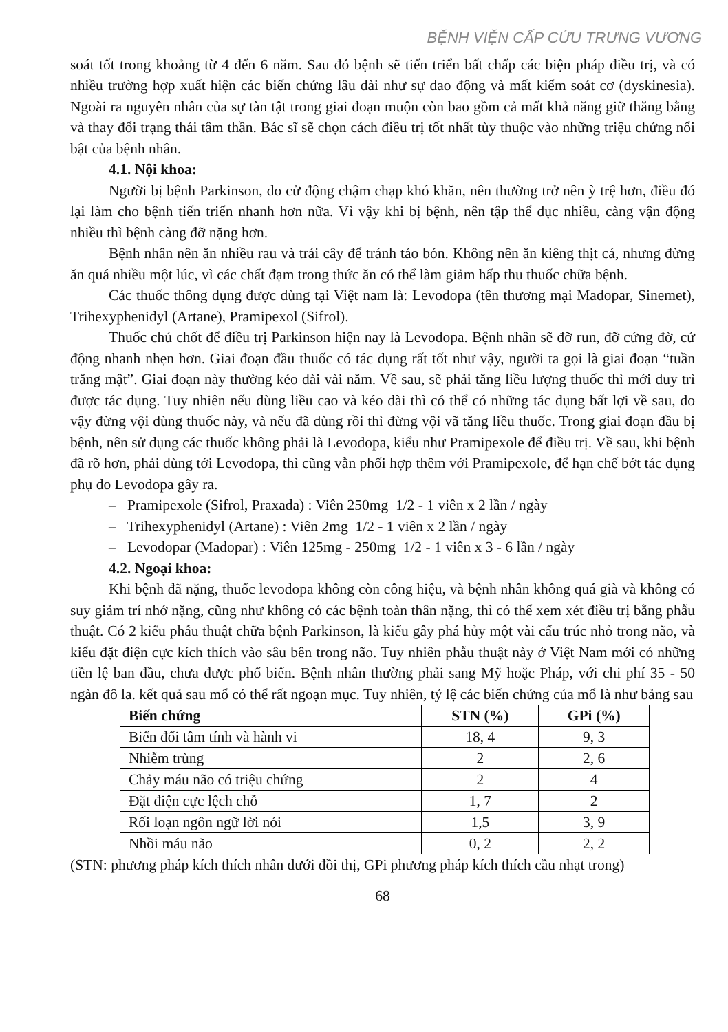BỆNH VIỆN CẤP CỨU TRƯNG VƯƠNG
soát tốt trong khoảng từ 4 đến 6 năm. Sau đó bệnh sẽ tiến triển bất chấp các biện pháp điều trị, và có nhiều trường hợp xuất hiện các biến chứng lâu dài như sự dao động và mất kiểm soát cơ (dyskinesia). Ngoài ra nguyên nhân của sự tàn tật trong giai đoạn muộn còn bao gồm cả mất khả năng giữ thăng bằng và thay đổi trạng thái tâm thần. Bác sĩ sẽ chọn cách điều trị tốt nhất tùy thuộc vào những triệu chứng nổi bật của bệnh nhân.
4.1. Nội khoa:
Người bị bệnh Parkinson, do cử động chậm chạp khó khăn, nên thường trở nên ỳ trệ hơn, điều đó lại làm cho bệnh tiến triển nhanh hơn nữa. Vì vậy khi bị bệnh, nên tập thể dục nhiều, càng vận động nhiều thì bệnh càng đỡ nặng hơn.
Bệnh nhân nên ăn nhiều rau và trái cây để tránh táo bón. Không nên ăn kiêng thịt cá, nhưng đừng ăn quá nhiều một lúc, vì các chất đạm trong thức ăn có thể làm giảm hấp thu thuốc chữa bệnh.
Các thuốc thông dụng được dùng tại Việt nam là: Levodopa (tên thương mại Madopar, Sinemet), Trihexyphenidyl (Artane), Pramipexol (Sifrol).
Thuốc chủ chốt để điều trị Parkinson hiện nay là Levodopa. Bệnh nhân sẽ đỡ run, đỡ cứng đờ, cử động nhanh nhẹn hơn. Giai đoạn đầu thuốc có tác dụng rất tốt như vậy, người ta gọi là giai đoạn “tuần trăng mật”. Giai đoạn này thường kéo dài vài năm. Về sau, sẽ phải tăng liều lượng thuốc thì mới duy trì được tác dụng. Tuy nhiên nếu dùng liều cao và kéo dài thì có thể có những tác dụng bất lợi về sau, do vậy đừng vội dùng thuốc này, và nếu đã dùng rồi thì đừng vội vã tăng liều thuốc. Trong giai đoạn đầu bị bệnh, nên sử dụng các thuốc không phải là Levodopa, kiểu như Pramipexole để điều trị. Về sau, khi bệnh đã rõ hơn, phải dùng tới Levodopa, thì cũng vẫn phối hợp thêm với Pramipexole, để hạn chế bớt tác dụng phụ do Levodopa gây ra.
– Pramipexole (Sifrol, Praxada) : Viên 250mg 1/2 - 1 viên x 2 lần / ngày
– Trihexyphenidyl (Artane) : Viên 2mg 1/2 - 1 viên x 2 lần / ngày
– Levodopar (Madopar) : Viên 125mg - 250mg 1/2 - 1 viên x 3 - 6 lần / ngày
4.2. Ngoại khoa:
Khi bệnh đã nặng, thuốc levodopa không còn công hiệu, và bệnh nhân không quá già và không có suy giảm trí nhớ nặng, cũng như không có các bệnh toàn thân nặng, thì có thể xem xét điều trị bằng phẫu thuật. Có 2 kiểu phẫu thuật chữa bệnh Parkinson, là kiểu gây phá hủy một vài cấu trúc nhỏ trong não, và kiểu đặt điện cực kích thích vào sâu bên trong não. Tuy nhiên phẫu thuật này ở Việt Nam mới có những tiền lệ ban đầu, chưa được phổ biến. Bệnh nhân thường phải sang Mỹ hoặc Pháp, với chi phí 35 - 50 ngàn đô la. kết quả sau mổ có thể rất ngoạn mục. Tuy nhiên, tỷ lệ các biến chứng của mổ là như bảng sau
| Biến chứng | STN (%) | GPi (%) |
| --- | --- | --- |
| Biến đổi tâm tính và hành vi | 18, 4 | 9, 3 |
| Nhiễm trùng | 2 | 2, 6 |
| Chảy máu não có triệu chứng | 2 | 4 |
| Đặt điện cực lệch chỗ | 1, 7 | 2 |
| Rối loạn ngôn ngữ lời nói | 1,5 | 3, 9 |
| Nhồi máu não | 0, 2 | 2, 2 |
(STN: phương pháp kích thích nhân dưới đồi thị, GPi phương pháp kích thích cầu nhạt trong)
68